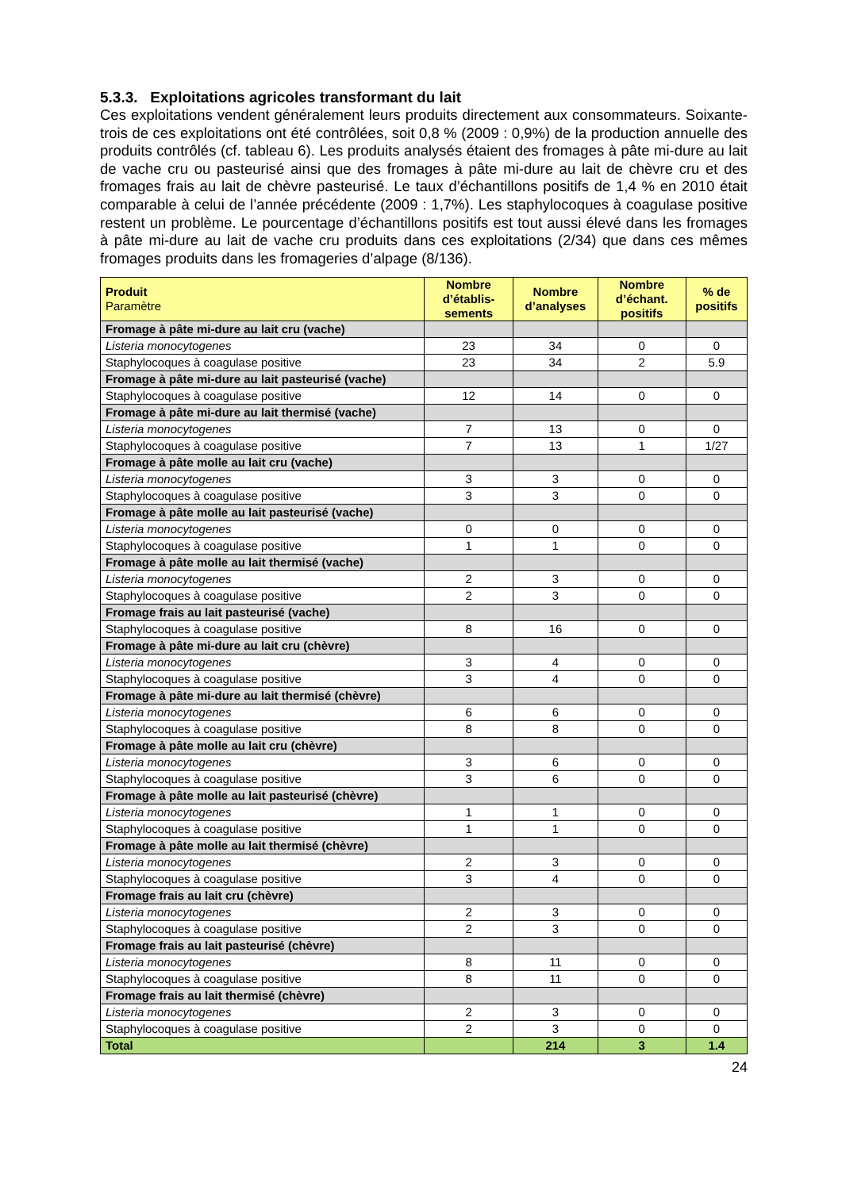5.3.3. Exploitations agricoles transformant du lait
Ces exploitations vendent généralement leurs produits directement aux consommateurs. Soixante-trois de ces exploitations ont été contrôlées, soit 0,8 % (2009 : 0,9%) de la production annuelle des produits contrôlés (cf. tableau 6). Les produits analysés étaient des fromages à pâte mi-dure au lait de vache cru ou pasteurisé ainsi que des fromages à pâte mi-dure au lait de chèvre cru et des fromages frais au lait de chèvre pasteurisé. Le taux d’échantillons positifs de 1,4 % en 2010 était comparable à celui de l’année précédente (2009 : 1,7%). Les staphylocoques à coagulase positive restent un problème. Le pourcentage d’échantillons positifs est tout aussi élevé dans les fromages à pâte mi-dure au lait de vache cru produits dans ces exploitations (2/34) que dans ces mêmes fromages produits dans les fromageries d’alpage (8/136).
| Produit Paramètre | Nombre d’établis-sements | Nombre d’analyses | Nombre d’échant. positifs | % de positifs |
| --- | --- | --- | --- | --- |
| Fromage à pâte mi-dure au lait cru (vache) | | | | |
| Listeria monocytogenes | 23 | 34 | 0 | 0 |
| Staphylocoques à coagulase positive | 23 | 34 | 2 | 5.9 |
| Fromage à pâte mi-dure au lait pasteurisé (vache) | | | | |
| Staphylocoques à coagulase positive | 12 | 14 | 0 | 0 |
| Fromage à pâte mi-dure au lait thermisé (vache) | | | | |
| Listeria monocytogenes | 7 | 13 | 0 | 0 |
| Staphylocoques à coagulase positive | 7 | 13 | 1 | 1/27 |
| Fromage à pâte molle au lait cru (vache) | | | | |
| Listeria monocytogenes | 3 | 3 | 0 | 0 |
| Staphylocoques à coagulase positive | 3 | 3 | 0 | 0 |
| Fromage à pâte molle au lait pasteurisé (vache) | | | | |
| Listeria monocytogenes | 0 | 0 | 0 | 0 |
| Staphylocoques à coagulase positive | 1 | 1 | 0 | 0 |
| Fromage à pâte molle au lait thermisé (vache) | | | | |
| Listeria monocytogenes | 2 | 3 | 0 | 0 |
| Staphylocoques à coagulase positive | 2 | 3 | 0 | 0 |
| Fromage frais au lait pasteurisé (vache) | | | | |
| Staphylocoques à coagulase positive | 8 | 16 | 0 | 0 |
| Fromage à pâte mi-dure au lait cru (chèvre) | | | | |
| Listeria monocytogenes | 3 | 4 | 0 | 0 |
| Staphylocoques à coagulase positive | 3 | 4 | 0 | 0 |
| Fromage à pâte mi-dure au lait thermisé (chèvre) | | | | |
| Listeria monocytogenes | 6 | 6 | 0 | 0 |
| Staphylocoques à coagulase positive | 8 | 8 | 0 | 0 |
| Fromage à pâte molle au lait cru (chèvre) | | | | |
| Listeria monocytogenes | 3 | 6 | 0 | 0 |
| Staphylocoques à coagulase positive | 3 | 6 | 0 | 0 |
| Fromage à pâte molle au lait pasteurisé (chèvre) | | | | |
| Listeria monocytogenes | 1 | 1 | 0 | 0 |
| Staphylocoques à coagulase positive | 1 | 1 | 0 | 0 |
| Fromage à pâte molle au lait thermisé (chèvre) | | | | |
| Listeria monocytogenes | 2 | 3 | 0 | 0 |
| Staphylocoques à coagulase positive | 3 | 4 | 0 | 0 |
| Fromage frais au lait cru (chèvre) | | | | |
| Listeria monocytogenes | 2 | 3 | 0 | 0 |
| Staphylocoques à coagulase positive | 2 | 3 | 0 | 0 |
| Fromage frais au lait pasteurisé (chèvre) | | | | |
| Listeria monocytogenes | 8 | 11 | 0 | 0 |
| Staphylocoques à coagulase positive | 8 | 11 | 0 | 0 |
| Fromage frais au lait thermisé (chèvre) | | | | |
| Listeria monocytogenes | 2 | 3 | 0 | 0 |
| Staphylocoques à coagulase positive | 2 | 3 | 0 | 0 |
| Total | | 214 | 3 | 1.4 |
24